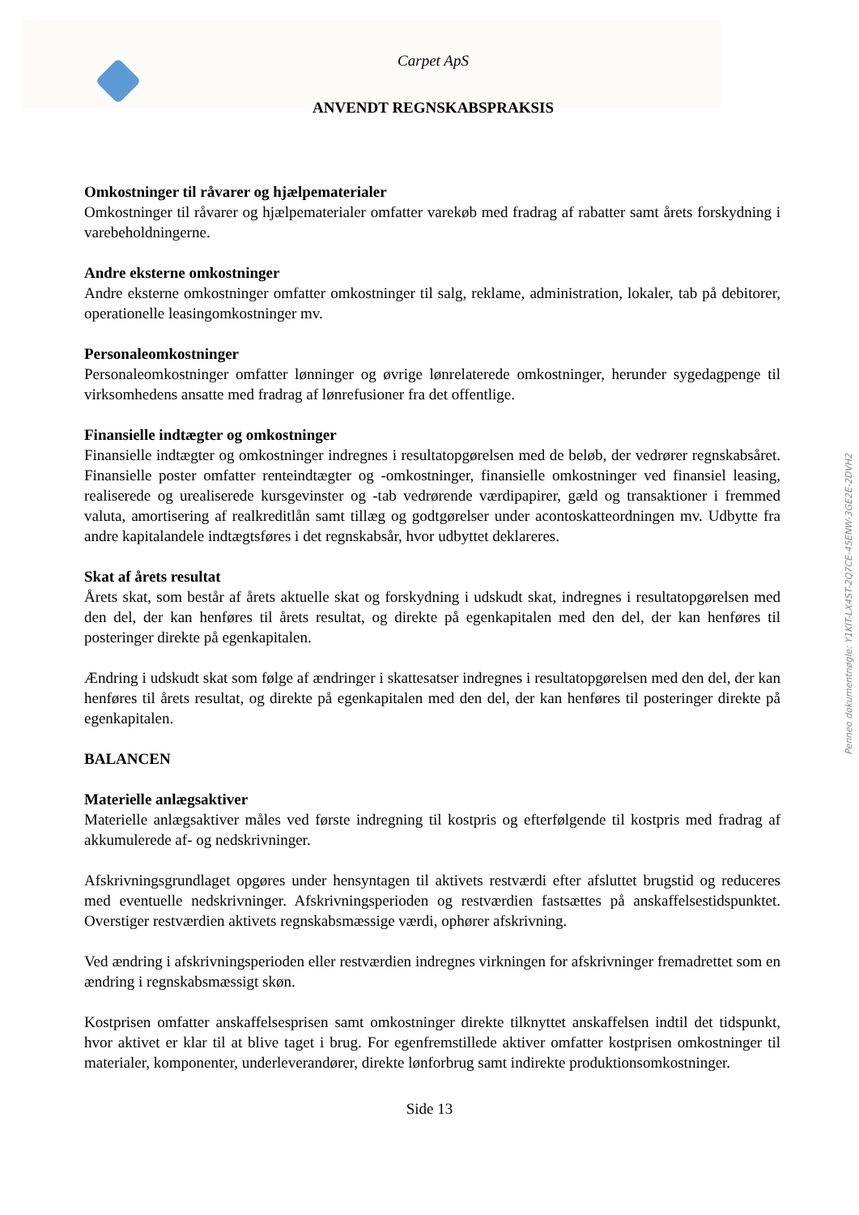Carpet ApS
ANVENDT REGNSKABSPRAKSIS
Omkostninger til råvarer og hjælpematerialer
Omkostninger til råvarer og hjælpematerialer omfatter varekøb med fradrag af rabatter samt årets forskydning i varebeholdningerne.
Andre eksterne omkostninger
Andre eksterne omkostninger omfatter omkostninger til salg, reklame, administration, lokaler, tab på debitorer, operationelle leasingomkostninger mv.
Personaleomkostninger
Personaleomkostninger omfatter lønninger og øvrige lønrelaterede omkostninger, herunder sygedagpenge til virksomhedens ansatte med fradrag af lønrefusioner fra det offentlige.
Finansielle indtægter og omkostninger
Finansielle indtægter og omkostninger indregnes i resultatopgørelsen med de beløb, der vedrører regnskabsåret. Finansielle poster omfatter renteindtægter og -omkostninger, finansielle omkostninger ved finansiel leasing, realiserede og urealiserede kursgevinster og -tab vedrørende værdipapirer, gæld og transaktioner i fremmed valuta, amortisering af realkreditlån samt tillæg og godtgørelser under acontoskatteordningen mv. Udbytte fra andre kapitalandele indtægtsføres i det regnskabsår, hvor udbyttet deklareres.
Skat af årets resultat
Årets skat, som består af årets aktuelle skat og forskydning i udskudt skat, indregnes i resultatopgørelsen med den del, der kan henføres til årets resultat, og direkte på egenkapitalen med den del, der kan henføres til posteringer direkte på egenkapitalen.
Ændring i udskudt skat som følge af ændringer i skattesatser indregnes i resultatopgørelsen med den del, der kan henføres til årets resultat, og direkte på egenkapitalen med den del, der kan henføres til posteringer direkte på egenkapitalen.
BALANCEN
Materielle anlægsaktiver
Materielle anlægsaktiver måles ved første indregning til kostpris og efterfølgende til kostpris med fradrag af akkumulerede af- og nedskrivninger.
Afskrivningsgrundlaget opgøres under hensyntagen til aktivets restværdi efter afsluttet brugstid og reduceres med eventuelle nedskrivninger. Afskrivningsperioden og restværdien fastsættes på anskaffelsestidspunktet. Overstiger restværdien aktivets regnskabsmæssige værdi, ophører afskrivning.
Ved ændring i afskrivningsperioden eller restværdien indregnes virkningen for afskrivninger fremadrettet som en ændring i regnskabsmæssigt skøn.
Kostprisen omfatter anskaffelsesprisen samt omkostninger direkte tilknyttet anskaffelsen indtil det tidspunkt, hvor aktivet er klar til at blive taget i brug. For egenfremstillede aktiver omfatter kostprisen omkostninger til materialer, komponenter, underleverandører, direkte lønforbrug samt indirekte produktionsomkostninger.
Penneo dokumentnøgle: Y1KIT-LX4ST-2Q7CE-45ENW-3GE2E-2DVH2
Side 13